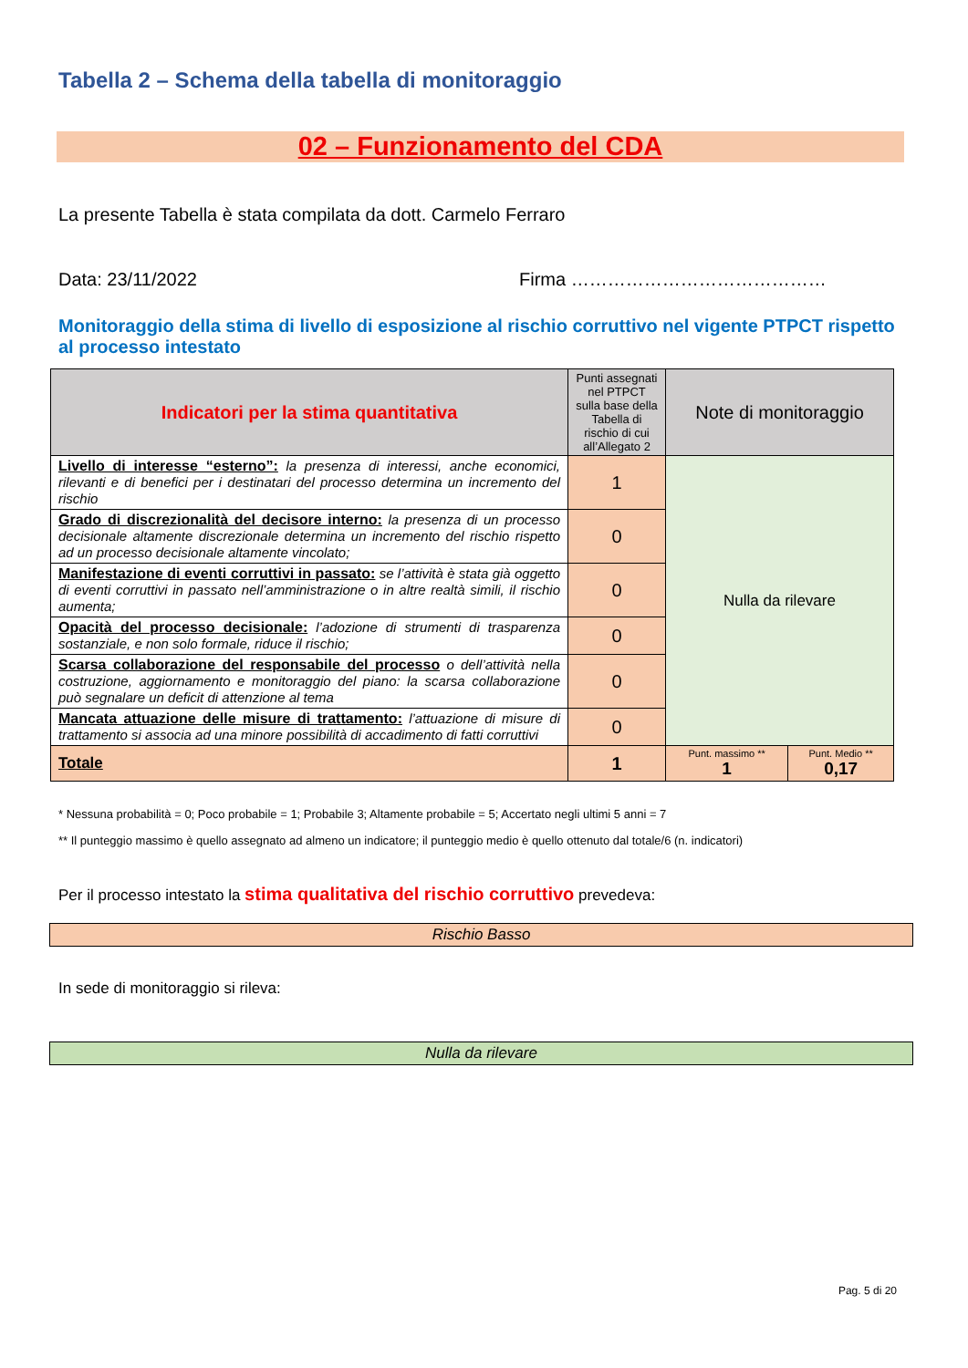Tabella 2 – Schema della tabella di monitoraggio
02 – Funzionamento del CDA
La presente Tabella è stata compilata da dott. Carmelo Ferraro
Data: 23/11/2022 Firma ……………………………………
Monitoraggio della stima di livello di esposizione al rischio corruttivo nel vigente PTPCT rispetto al processo intestato
| Indicatori per la stima quantitativa | Punti assegnati nel PTPCT sulla base della Tabella di rischio di cui all’Allegato 2 | Note di monitoraggio | |
| --- | --- | --- | --- |
| Livello di interesse “esterno”: la presenza di interessi, anche economici, rilevanti e di benefici per i destinatari del processo determina un incremento del rischio | 1 | Nulla da rilevare | |
| Grado di discrezionalità del decisore interno: la presenza di un processo decisionale altamente discrezionale determina un incremento del rischio rispetto ad un processo decisionale altamente vincolato; | 0 | | |
| Manifestazione di eventi corruttivi in passato: se l’attività è stata già oggetto di eventi corruttivi in passato nell’amministrazione o in altre realtà simili, il rischio aumenta; | 0 | | |
| Opacità del processo decisionale: l’adozione di strumenti di trasparenza sostanziale, e non solo formale, riduce il rischio; | 0 | | |
| Scarsa collaborazione del responsabile del processo o dell’attività nella costruzione, aggiornamento e monitoraggio del piano: la scarsa collaborazione può segnalare un deficit di attenzione al tema | 0 | | |
| Mancata attuazione delle misure di trattamento: l’attuazione di misure di trattamento si associa ad una minore possibilità di accadimento di fatti corruttivi | 0 | | |
| Totale | 1 | Punt. massimo ** 1 | Punt. Medio ** 0,17 |
* Nessuna probabilità = 0; Poco probabile = 1; Probabile 3; Altamente probabile = 5; Accertato negli ultimi 5 anni = 7
** Il punteggio massimo è quello assegnato ad almeno un indicatore; il punteggio medio è quello ottenuto dal totale/6 (n. indicatori)
Per il processo intestato la stima qualitativa del rischio corruttivo prevedeva:
Rischio Basso
In sede di monitoraggio si rileva:
Nulla da rilevare
Pag. 5 di 20